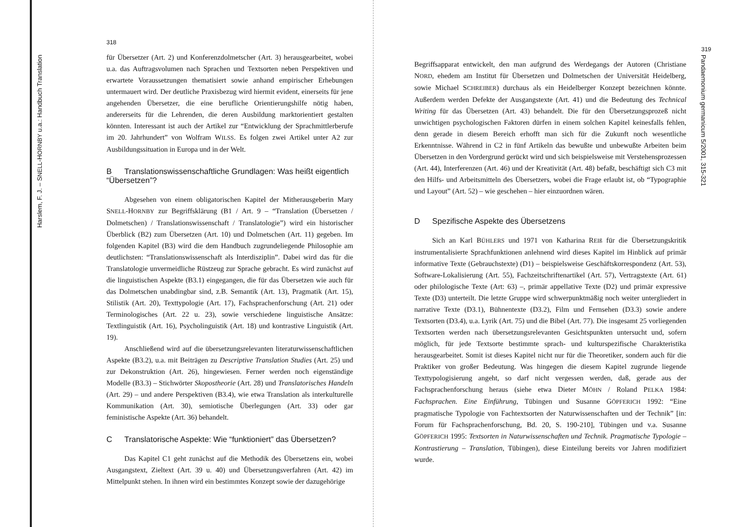318
Harslem, F. J. – SNELL-HORNBY u.a.: Handbuch Translation
für Übersetzer (Art. 2) und Konferenzdolmetscher (Art. 3) herausgearbeitet, wobei u.a. das Auftragsvolumen nach Sprachen und Textsorten neben Perspektiven und erwartete Voraussetzungen thematisiert sowie anhand empirischer Erhebungen untermauert wird. Der deutliche Praxisbezug wird hiermit evident, einerseits für jene angehenden Übersetzer, die eine berufliche Orientierungshilfe nötig haben, andererseits für die Lehrenden, die deren Ausbildung marktorientiert gestalten könnten. Interessant ist auch der Artikel zur “Entwicklung der Sprachmittlerberufe im 20. Jahrhundert” von Wolfram WILSS. Es folgen zwei Artikel unter A2 zur Ausbildungssituation in Europa und in der Welt.
B Translationswissenschaftliche Grundlagen: Was heißt eigentlich “Übersetzen”?
Abgesehen von einem obligatorischen Kapitel der Mitherausgeberin Mary SNELL-HORNBY zur Begriffsklärung (B1 / Art. 9 – “Translation (Übersetzen / Dolmetschen) / Translationswissenschaft / Translatologie”) wird ein historischer Überblick (B2) zum Übersetzen (Art. 10) und Dolmetschen (Art. 11) gegeben. Im folgenden Kapitel (B3) wird die dem Handbuch zugrundeliegende Philosophie am deutlichsten: “Translationswissenschaft als Interdisziplin”. Dabei wird das für die Translatologie unvermeidliche Rüstzeug zur Sprache gebracht. Es wird zunächst auf die linguistischen Aspekte (B3.1) eingegangen, die für das Übersetzen wie auch für das Dolmetschen unabdingbar sind, z.B. Semantik (Art. 13), Pragmatik (Art. 15), Stilistik (Art. 20), Texttypologie (Art. 17), Fachsprachenforschung (Art. 21) oder Terminologisches (Art. 22 u. 23), sowie verschiedene linguistische Ansätze: Textlinguistik (Art. 16), Psycholinguistik (Art. 18) und kontrastive Linguistik (Art. 19).
Anschließend wird auf die übersetzungsrelevanten literaturwissenschaftlichen Aspekte (B3.2), u.a. mit Beiträgen zu Descriptive Translation Studies (Art. 25) und zur Dekonstruktion (Art. 26), hingewiesen. Ferner werden noch eigenständige Modelle (B3.3) – Stichwörter Skopostheorie (Art. 28) und Translatorisches Handeln (Art. 29) – und andere Perspektiven (B3.4), wie etwa Translation als interkulturelle Kommunikation (Art. 30), semiotische Überlegungen (Art. 33) oder gar feministische Aspekte (Art. 36) behandelt.
C Translatorische Aspekte: Wie “funktioniert” das Übersetzen?
Das Kapitel C1 geht zunächst auf die Methodik des Übersetzens ein, wobei Ausgangstext, Zieltext (Art. 39 u. 40) und Übersetzungsverfahren (Art. 42) im Mittelpunkt stehen. In ihnen wird ein bestimmtes Konzept sowie der dazugehörige
319
Pandaemonium germanicum 5/2001, 315-321
Begriffsapparat entwickelt, den man aufgrund des Werdegangs der Autoren (Christiane NORD, ehedem am Institut für Übersetzen und Dolmetschen der Universität Heidelberg, sowie Michael SCHREIBER) durchaus als ein Heidelberger Konzept bezeichnen könnte. Außerdem werden Defekte der Ausgangstexte (Art. 41) und die Bedeutung des Technical Writing für das Übersetzen (Art. 43) behandelt. Die für den Übersetzungsprozeß nicht unwichtigen psychologischen Faktoren dürfen in einem solchen Kapitel keinesfalls fehlen, denn gerade in diesem Bereich erhofft man sich für die Zukunft noch wesentliche Erkenntnisse. Während in C2 in fünf Artikeln das bewußte und unbewußte Arbeiten beim Übersetzen in den Vordergrund gerückt wird und sich beispielsweise mit Verstehensprozessen (Art. 44), Interferenzen (Art. 46) und der Kreativität (Art. 48) befaßt, beschäftigt sich C3 mit den Hilfs- und Arbeitsmitteln des Übersetzers, wobei die Frage erlaubt ist, ob “Typographie und Layout” (Art. 52) – wie geschehen – hier einzuordnen wären.
D Spezifische Aspekte des Übersetzens
Sich an Karl BÜHLERS und 1971 von Katharina REIß für die Übersetzungskritik instrumentalisierte Sprachfunktionen anlehnend wird dieses Kapitel im Hinblick auf primär informative Texte (Gebrauchstexte) (D1) – beispielsweise Geschäftskorrespondenz (Art. 53), Software-Lokalisierung (Art. 55), Fachzeitschriftenartikel (Art. 57), Vertragstexte (Art. 61) oder philologische Texte (Art: 63) –, primär appellative Texte (D2) und primär expressive Texte (D3) unterteilt. Die letzte Gruppe wird schwerpunktmäßig noch weiter untergliedert in narrative Texte (D3.1), Bühnentexte (D3.2), Film und Fernsehen (D3.3) sowie andere Textsorten (D3.4), u.a. Lyrik (Art. 75) und die Bibel (Art. 77). Die insgesamt 25 vorliegenden Textsorten werden nach übersetzungsrelevanten Gesichtspunkten untersucht und, sofern möglich, für jede Textsorte bestimmte sprach- und kulturspezifische Charakteristika herausgearbeitet. Somit ist dieses Kapitel nicht nur für die Theoretiker, sondern auch für die Praktiker von großer Bedeutung. Was hingegen die diesem Kapitel zugrunde liegende Texttypologisierung angeht, so darf nicht vergessen werden, daß, gerade aus der Fachsprachenforschung heraus (siehe etwa Dieter MÖHN / Roland PELKA 1984: Fachsprachen. Eine Einführung, Tübingen und Susanne GÖPFERICH 1992: “Eine pragmatische Typologie von Fachtextsorten der Naturwissenschaften und der Technik” [in: Forum für Fachsprachenforschung, Bd. 20, S. 190-210], Tübingen und v.a. Susanne GÖPFERICH 1995: Textsorten in Naturwissenschaften und Technik. Pragmatische Typologie – Kontrastierung – Translation, Tübingen), diese Einteilung bereits vor Jahren modifiziert wurde.